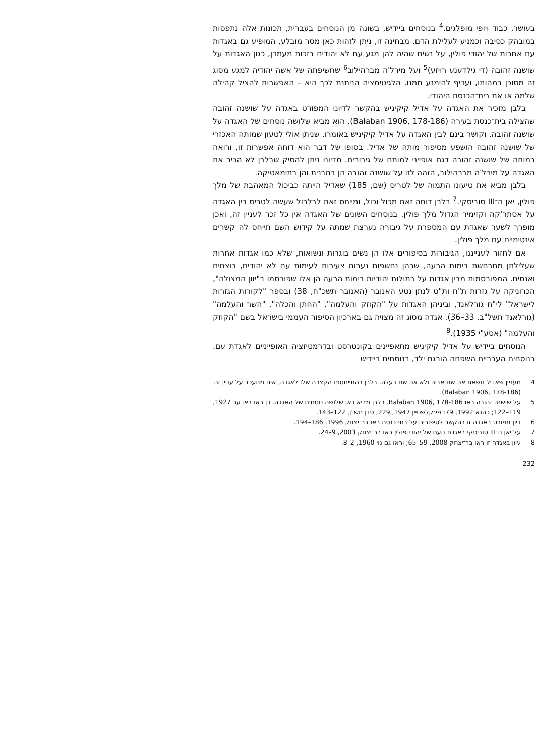בעושר, כבוד ויופי מופלגים.<sup>4</sup> בנוסחים ביידיש, בשונה מן הנוסחים בעברית, תכונות אלה נתפסות במובהק כסיבה וכמניע לעלילת הדם. מבחינה זו, ניתן לזהות כאן מסר מובלע, המופיע גם באגדות עם אחרות של יהודי פולין, על נשים שהיה להן מגע עם לא יהודים בזכות מעמדן, כגון האגדות על שושנה זהובה (די גילדענע רויזע)<sup>5</sup> ועל מירל'ה מברהילוב<sup>6</sup> שחשיפתה של אשה יהודיה למגע מסוג זה מסוכן במהותו, ועדיף להימנע ממנו. הלגיטימציה הניתנת לכך היא – האפשרות להציל קהילה שלמה או את בית־הכנסת היהודי.
בלבן מזכיר את האגדה על אדיל קיקיניש בהקשר לדיונו המפורט באגדה על שושנה זהובה שהצילה בית־כנסת בעירה (Bałaban 1906, 178-186). הוא מביא שלושה נוסחים של האגדה על שושנה זהובה, וקושר בינם לבין האגדה על אדיל קיקיניש באומרו, שניתן אולי לטעון שמותה האכזרי של שושנה זהובה הושפע מסיפור מותה של אדיל. בסופו של דבר הוא דוחה אפשרות זו, ורואה במותה של שושנה זהובה דגם אופייני למותם של גיבורים. מדיונו ניתן להסיק שבלבן לא הכיר את האגדה על מירל'ה מברהילוב, הזהה לזו על שושנה זהובה הן בתבנית והן בתימאטיקה.
בלבן מביא את טיעונו התמוה של לטריס (שם, 185) שאדיל הייתה כביכול המאהבת של מלך פולין, יאן ה־III סוביסקי.<sup>7</sup> בלבן דוחה זאת מכול וכול, ומייחס זאת לבלבול שעשה לטריס בין האגדה על אסתר'קה וקזימיר הגדול מלך פולין. בנוסחים השונים של האגדה אין כל זכר לעניין זה, ואכן מופרך לשער שאגדת עם המספרת על גיבורה נערצת שמתה על קידוש השם תייחס לה קשרים אינטימיים עם מלך פולין.
אם לחזור לענייננו, הגיבורות בסיפורים אלו הן נשים בוגרות ונשואות, שלא כמו אגדות אחרות שעלילתן מתרחשת בימות הרעה, שבהן נחשפות נערות צעירות לעימות עם לא יהודים, רוצחים ואנסים. המפורסמות מבין אגדות על בתולות יהודיות בימות הרעה הן אלו שפורסמו ב"יוון המצולה", הכרוניקה על גזרות ת"ח ות"ט לנתן נטע האנובר (האנובר תשכ"ח, 38) ובספר "לקורות הגזרות לישראל" לי"ח גורלאנד, וביניהן האגדות על "הקוזק והעלמה", "החתן והכלה", "השר והעלמה" (גורלאנד תשל"ב, 33–36). אגדה מסוג זה מצויה גם בארכיון הסיפור העממי בישראל בשם "הקוזק והעלמה" (אסע"י 1935).<sup>8</sup>
הנוסחים ביידיש על אדיל קיקיניש מתאפיינים בקונטרסט ובדרמטיזציה האופייניים לאגדת עם. בנוסחים העבריים השפחה הורגת ילד, בנוסחים ביידיש
4 מעניין שאדיל נושאת את שם אביה ולא את שם בעלה. בלבן בהתייחסות הקצרה שלו לאגדה, אינו מתעכב על עניין זה (Bałaban 1906, 178-186).
5 על שושנה זהובה ראו Bałaban 1906, 178-186. בלבן מביא כאן שלושה נוסחים של האגדה. כן ראו באדער 1927, 119–122; כהנא 1992, 79; פינקלשטיין 1947, 229; סדן תש"ן, 122–143.
6 דיון מפורט באגדה זו בהקשר לסיפורים על בתי־כנסת ראו בר־יצחק 1996, 186–194.
7 על יאן ה־III סוביסקי באגדת העם של יהודי פולין ראו בר־יצחק 2003, 9–24.
8 עיון באגדה זו ראו בר־יצחק 2008, 59–65; וראו גם נוי 1960, 2–8.
232